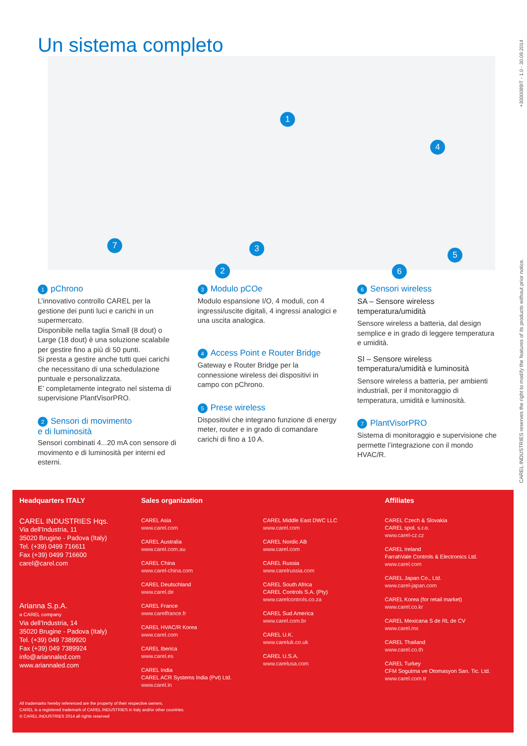Un sistema completo
1
4
7 3
2 6
5
+3000089IT - 1.0 - 30.09.2014
CAREL INDUSTRIES reserves the right to modify the features of its products without prior notice.
1 pChrono
L’innovativo controllo CAREL per la gestione dei punti luci e carichi in un supermercato.
Disponibile nella taglia Small (8 dout) o Large (18 dout) è una soluzione scalabile per gestire fino a più di 50 punti.
Si presta a gestire anche tutti quei carichi che necessitano di una schedulazione puntuale e personalizzata.
E’ completamente integrato nel sistema di supervisione PlantVisorPRO.
2 Sensori di movimento
e di luminosità
Sensori combinati 4...20 mA con sensore di movimento e di luminosità per interni ed esterni.
3 Modulo pCOe
Modulo espansione I/O, 4 moduli, con 4 ingressi/uscite digitali, 4 ingressi analogici e una uscita analogica.
4 Access Point e Router Bridge
Gateway e Router Bridge per la connessione wireless dei dispositivi in campo con pChrono.
5 Prese wireless
Dispositivi che integrano funzione di energy meter, router e in grado di comandare carichi di fino a 10 A.
6 Sensori wireless
SA – Sensore wireless temperatura/umidità
Sensore wireless a batteria, dal design semplice e in grado di leggere temperatura e umidità.
SI – Sensore wireless temperatura/umidità e luminosità
Sensore wireless a batteria, per ambienti industriali, per il monitoraggio di temperatura, umidità e luminosità.
7 PlantVisorPRO
Sistema di monitoraggio e supervisione che permette l’integrazione con il mondo HVAC/R.
Headquarters ITALY
CAREL INDUSTRIES Hqs.
Via dell’Industria, 11
35020 Brugine - Padova (Italy)
Tel. (+39) 0499 716611
Fax (+39) 0499 716600
carel@carel.com
Arianna S.p.A.
a CAREL company
Via dell’Industria, 14
35020 Brugine - Padova (Italy)
Tel. (+39) 049 7389920
Fax (+39) 049 7389924
info@ariannaled.com
www.ariannaled.com
Sales organization
CAREL Asia
www.carel.com
CAREL Australia
www.carel.com.au
CAREL China
www.carel-china.com
CAREL Deutschland
www.carel.de
CAREL France
www.carelfrance.fr
CAREL HVAC/R Korea
www.carel.com
CAREL Iberica
www.carel.es
CAREL India
CAREL ACR Systems India (Pvt) Ltd.
www.carel.in
CAREL Middle East DWC LLC
www.carel.com
CAREL Nordic AB
www.carel.com
CAREL Russia
www.carelrussia.com
CAREL South Africa
CAREL Controls S.A. (Pty)
www.carelcontrols.co.za
CAREL Sud America
www.carel.com.br
CAREL U.K.
www.careluk.co.uk
CAREL U.S.A.
www.carelusa.com
Affiliates
CAREL Czech & Slovakia
CAREL spol. s.r.o.
www.carel-cz.cz
CAREL Ireland
FarrahVale Controls & Electronics Ltd.
www.carel.com
CAREL Japan Co., Ltd.
www.carel-japan.com
CAREL Korea (for retail market)
www.carel.co.kr
CAREL Mexicana S de RL de CV
www.carel.mx
CAREL Thailand
www.carel.co.th
CAREL Turkey
CFM Sogutma ve Otomasyon San. Tic. Ltd.
www.carel.com.tr
All trademarks hereby referenced are the property of their respective owners.
CAREL is a registered trademark of CAREL INDUSTRIES in Italy and/or other countries.
© CAREL INDUSTRIES 2014 all rights reserved